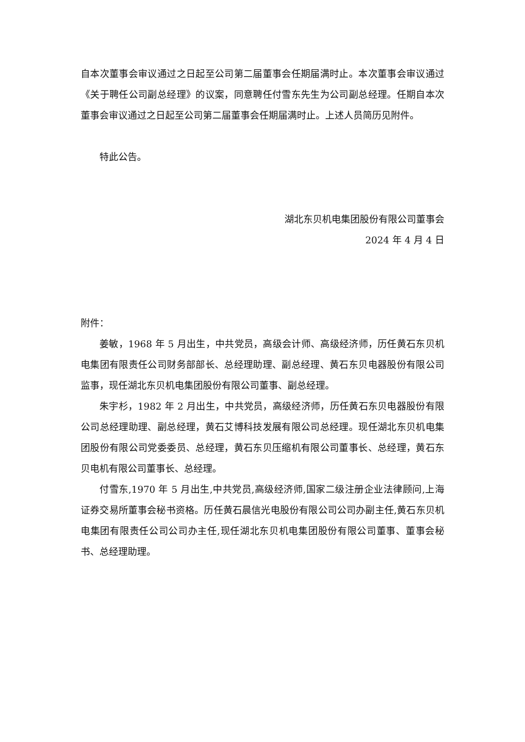自本次董事会审议通过之日起至公司第二届董事会任期届满时止。本次董事会审议通过《关于聘任公司副总经理》的议案，同意聘任付雪东先生为公司副总经理。任期自本次董事会审议通过之日起至公司第二届董事会任期届满时止。上述人员简历见附件。
特此公告。
湖北东贝机电集团股份有限公司董事会
2024 年 4 月 4 日
附件：
姜敏，1968 年 5 月出生，中共党员，高级会计师、高级经济师，历任黄石东贝机电集团有限责任公司财务部部长、总经理助理、副总经理、黄石东贝电器股份有限公司监事，现任湖北东贝机电集团股份有限公司董事、副总经理。
朱宇杉，1982 年 2 月出生，中共党员，高级经济师，历任黄石东贝电器股份有限公司总经理助理、副总经理，黄石艾博科技发展有限公司总经理。现任湖北东贝机电集团股份有限公司党委委员、总经理，黄石东贝压缩机有限公司董事长、总经理，黄石东贝电机有限公司董事长、总经理。
付雪东,1970 年 5 月出生,中共党员,高级经济师,国家二级注册企业法律顾问,上海证券交易所董事会秘书资格。历任黄石晨信光电股份有限公司公司办副主任,黄石东贝机电集团有限责任公司公司办主任,现任湖北东贝机电集团股份有限公司董事、董事会秘书、总经理助理。